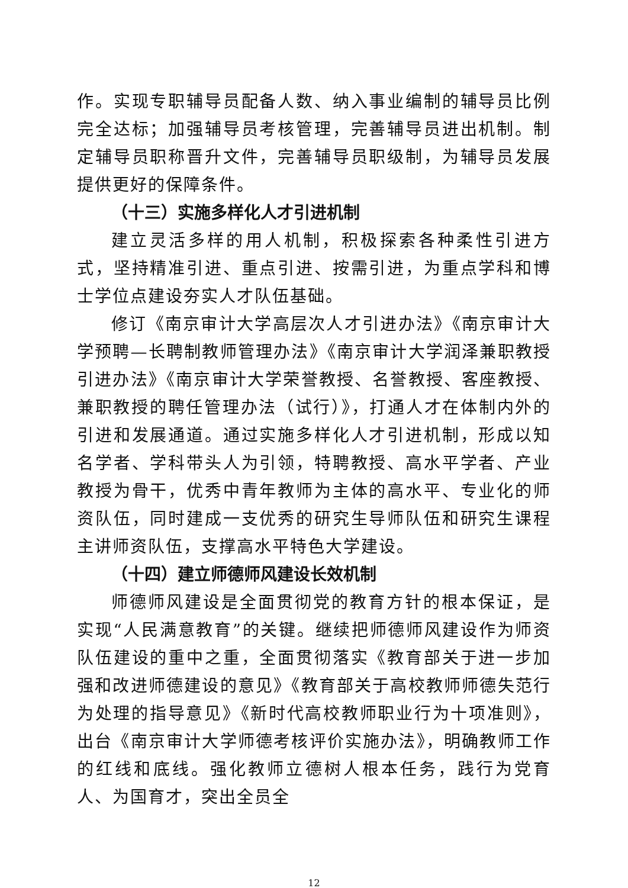作。实现专职辅导员配备人数、纳入事业编制的辅导员比例完全达标；加强辅导员考核管理，完善辅导员进出机制。制定辅导员职称晋升文件，完善辅导员职级制，为辅导员发展提供更好的保障条件。
（十三）实施多样化人才引进机制
建立灵活多样的用人机制，积极探索各种柔性引进方式，坚持精准引进、重点引进、按需引进，为重点学科和博士学位点建设夯实人才队伍基础。
修订《南京审计大学高层次人才引进办法》《南京审计大学预聘—长聘制教师管理办法》《南京审计大学润泽兼职教授引进办法》《南京审计大学荣誉教授、名誉教授、客座教授、兼职教授的聘任管理办法（试行）》，打通人才在体制内外的引进和发展通道。通过实施多样化人才引进机制，形成以知名学者、学科带头人为引领，特聘教授、高水平学者、产业教授为骨干，优秀中青年教师为主体的高水平、专业化的师资队伍，同时建成一支优秀的研究生导师队伍和研究生课程主讲师资队伍，支撑高水平特色大学建设。
（十四）建立师德师风建设长效机制
师德师风建设是全面贯彻党的教育方针的根本保证，是实现“人民满意教育”的关键。继续把师德师风建设作为师资队伍建设的重中之重，全面贯彻落实《教育部关于进一步加强和改进师德建设的意见》《教育部关于高校教师师德失范行为处理的指导意见》《新时代高校教师职业行为十项准则》，出台《南京审计大学师德考核评价实施办法》，明确教师工作的红线和底线。强化教师立德树人根本任务，践行为党育人、为国育才，突出全员全
12